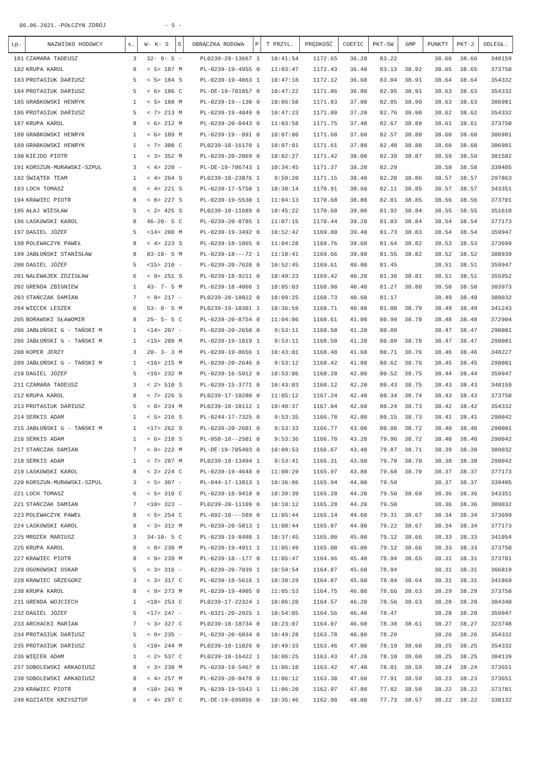06.06.2021.-POŁCZYN ZDRÓJ - 5 -
| Lp. | NAZWISKO HODOWCY | s. | W- K- S | S | OBRĄCZKA RODOWA | P | T PRZYL. | PRĘDKOŚĆ | COEFIC | PKT-SW | GMP | PUNKTY | PKT-2 | ODLEGŁ. |
| --- | --- | --- | --- | --- | --- | --- | --- | --- | --- | --- | --- | --- | --- | --- |
| 181 | CZAMARA TADEUSZ | 3 | 32- 9- 5 | - | PL0239-20-13667 | 1 | 10:41:54 | 1172.65 | 36.20 | 83.22 | | 38.66 | 38.66 | 348159 |
| 182 | KRUPA KAROL | 8 | < 5> 187 | M | PL-0239-19-4955 | 0 | 11:03:47 | 1172.43 | 36.40 | 83.13 | 38.92 | 38.65 | 38.65 | 373750 |
| 183 | PROTASIUK DARIUSZ | 5 | < 5> 184 | S | PL-0239-19-4063 | 1 | 10:47:18 | 1172.12 | 36.60 | 83.04 | 38.91 | 38.64 | 38.64 | 354332 |
| 184 | PROTASIUK DARIUSZ | 5 | < 6> 186 | C | PL-DE-19-701857 | 0 | 10:47:22 | 1171.86 | 36.80 | 82.95 | 38.91 | 38.63 | 38.63 | 354332 |
| 185 | GRABKOWSKI HENRYK | 1 | < 5> 188 | M | PL-0239-19--130 | 0 | 10:06:58 | 1171.83 | 37.00 | 82.85 | 38.90 | 38.63 | 38.63 | 306981 |
| 186 | PROTASIUK DARIUSZ | 5 | < 7> 213 | M | PL-0239-19-4049 | 0 | 10:47:23 | 1171.80 | 37.20 | 82.76 | 38.90 | 38.62 | 38.62 | 354332 |
| 187 | KRUPA KAROL | 8 | < 6> 212 | M | PL-0239-20-8443 | 0 | 11:03:58 | 1171.75 | 37.40 | 82.67 | 38.89 | 38.61 | 38.61 | 373750 |
| 188 | GRABKOWSKI HENRYK | 1 | < 6> 189 | M | PL-0239-19--891 | 0 | 10:07:00 | 1171.68 | 37.60 | 82.57 | 38.88 | 38.60 | 38.60 | 306981 |
| 189 | GRABKOWSKI HENRYK | 1 | < 7> 300 | C | PL0239-18-16170 | 1 | 10:07:01 | 1171.61 | 37.80 | 82.48 | 38.88 | 38.60 | 38.60 | 306981 |
| 190 | KIEJDO PIOTR | 1 | < 3> 352 | M | PL-0239-20-2069 | 0 | 10:02:27 | 1171.42 | 38.00 | 82.39 | 38.87 | 38.59 | 38.59 | 301582 |
| 191 | KORSZUN-MURAWSKI-SZPUL | 3 | < 4> 220 | - | PL-DE-19-706743 | 1 | 10:34:45 | 1171.37 | 38.20 | 82.29 | | 38.58 | 38.58 | 339405 |
| 192 | ŚWIĄTEK TEAM | 1 | < 4> 264 | S | PL0239-18-23876 | 1 | 9:59:20 | 1171.15 | 38.40 | 82.20 | 38.86 | 38.57 | 38.57 | 297863 |
| 193 | LOCH TOMASZ | 6 | < 4> 221 | S | PL-0239-17-5750 | 1 | 10:38:14 | 1170.91 | 38.60 | 82.11 | 38.85 | 38.57 | 38.57 | 343351 |
| 194 | KRAWIEC PIOTR | 8 | < 8> 227 | S | PL-0239-19-5530 | 1 | 11:04:13 | 1170.68 | 38.80 | 82.01 | 38.85 | 38.56 | 38.56 | 373701 |
| 195 | AŁAJ WIESŁAW | 5 | < 2> 425 | S | PL0239-18-11689 | 0 | 10:45:22 | 1170.60 | 39.00 | 81.92 | 38.84 | 38.55 | 38.55 | 351610 |
| 196 | LASKOWSKI KAROL | 8 | 46-20- 5 | C | PL-0239-20-8785 | 1 | 11:07:15 | 1170.44 | 39.20 | 81.83 | 38.84 | 38.54 | 38.54 | 377173 |
| 197 | DAGIEL JÓZEF | 5 | <14> 200 | M | PL-0239-19-3492 | 0 | 10:52:42 | 1169.80 | 39.40 | 81.73 | 38.83 | 38.54 | 38.54 | 359947 |
| 198 | POLEWACZYK PAWEŁ | 8 | < 4> 223 | S | PL-0239-18-1065 | 0 | 11:04:28 | 1169.76 | 39.60 | 81.64 | 38.82 | 38.53 | 38.53 | 373699 |
| 199 | JABŁOŃSKI STANISŁAW | 8 | 83-10- 5 | M | PL-0239-18---72 | 1 | 11:10:41 | 1169.66 | 39.80 | 81.55 | 38.82 | 38.52 | 38.52 | 380939 |
| 200 | DAGIEL JÓZEF | 5 | <15> 210 | - | PL-0239-20-7620 | 0 | 10:52:45 | 1169.61 | 40.00 | 81.45 | | 38.51 | 38.51 | 359947 |
| 201 | NALEWAJEK ZDZISŁAW | 6 | < 9> 251 | S | PL-0239-18-9211 | 0 | 10:49:23 | 1169.42 | 40.20 | 81.36 | 38.81 | 38.51 | 38.51 | 355952 |
| 202 | GRENDA ZBIGNIEW | 1 | 43- 7- 5 | M | PL-0239-18-4066 | 1 | 10:05:03 | 1168.90 | 40.40 | 81.27 | 38.80 | 38.50 | 38.50 | 303973 |
| 203 | STAŃCZAK DAMIAN | 7 | < 8> 217 | - | PL0239-20-18022 | 0 | 10:09:25 | 1168.73 | 40.60 | 81.17 | | 38.49 | 38.49 | 309032 |
| 204 | WIĘCEK LESZEK | 6 | 53- 8- 5 | M | PL0239-19-10301 | 1 | 10:36:59 | 1168.71 | 40.80 | 81.08 | 38.79 | 38.49 | 38.49 | 341243 |
| 205 | BORAWSKI SŁAWOMIR | 8 | 25- 5- 5 | C | PL-0239-20-8754 | 0 | 11:04:06 | 1168.61 | 41.00 | 80.99 | 38.78 | 38.48 | 38.48 | 372904 |
| 206 | JABŁOŃSKI G - TAŃSKI M | 1 | <14> 207 | - | PL-0239-20-2650 | 0 | 9:53:11 | 1168.50 | 41.20 | 80.89 | | 38.47 | 38.47 | 290001 |
| 206 | JABŁOŃSKI G - TAŃSKI M | 1 | <15> 209 | M | PL-0239-19-1819 | 1 | 9:53:11 | 1168.50 | 41.20 | 80.89 | 38.78 | 38.47 | 38.47 | 290001 |
| 208 | KOPER JERZY | 3 | 20- 3- 3 | M | PL-0239-19-8656 | 1 | 10:43:01 | 1168.48 | 41.60 | 80.71 | 38.76 | 38.46 | 38.46 | 348227 |
| 209 | JABŁOŃSKI G - TAŃSKI M | 1 | <16> 215 | M | PL-0239-20-2646 | 0 | 9:53:12 | 1168.42 | 41.80 | 80.62 | 38.76 | 38.45 | 38.45 | 290001 |
| 210 | DAGIEL JÓZEF | 5 | <16> 232 | M | PL-0239-16-5912 | 0 | 10:53:06 | 1168.28 | 42.00 | 80.52 | 38.75 | 38.44 | 38.44 | 359947 |
| 211 | CZAMARA TADEUSZ | 3 | < 2> 510 | S | PL-0239-15-3771 | 0 | 10:43:03 | 1168.12 | 42.20 | 80.43 | 38.75 | 38.43 | 38.43 | 348159 |
| 212 | KRUPA KAROL | 8 | < 7> 226 | S | PL0239-17-10280 | 0 | 11:05:12 | 1167.24 | 42.40 | 80.34 | 38.74 | 38.43 | 38.43 | 373750 |
| 213 | PROTASIUK DARIUSZ | 5 | < 8> 234 | M | PL0239-18-10112 | 1 | 10:48:37 | 1167.04 | 42.60 | 80.24 | 38.73 | 38.42 | 38.42 | 354332 |
| 214 | SERKIS ADAM | 1 | < 5> 216 | S | PL-0244-17-7325 | 0 | 9:53:35 | 1166.78 | 42.80 | 80.15 | 38.73 | 38.41 | 38.41 | 290042 |
| 215 | JABŁOŃSKI G - TAŃSKI M | 1 | <17> 262 | S | PL-0239-20-2601 | 0 | 9:53:33 | 1166.77 | 43.00 | 80.06 | 38.72 | 38.40 | 38.40 | 290001 |
| 216 | SERKIS ADAM | 1 | < 6> 218 | S | PL-058-18--2501 | 0 | 9:53:36 | 1166.70 | 43.20 | 79.96 | 38.72 | 38.40 | 38.40 | 290042 |
| 217 | STAŃCZAK DAMIAN | 7 | < 9> 222 | M | PL-DE-19-705403 | 0 | 10:09:53 | 1166.67 | 43.40 | 79.87 | 38.71 | 38.39 | 38.39 | 309032 |
| 218 | SERKIS ADAM | 1 | < 7> 287 | M | PL0239-18-13494 | 1 | 9:53:41 | 1166.31 | 43.60 | 79.78 | 38.70 | 38.38 | 38.38 | 290042 |
| 219 | LASKOWSKI KAROL | 8 | < 2> 224 | C | PL-0239-19-4648 | 0 | 11:08:29 | 1165.97 | 43.80 | 79.68 | 38.70 | 38.37 | 38.37 | 377173 |
| 220 | KORSZUN-MURAWSKI-SZPUL | 3 | < 5> 307 | - | PL-044-17-13813 | 1 | 10:36:06 | 1165.94 | 44.00 | 79.59 | | 38.37 | 38.37 | 339405 |
| 221 | LOCH TOMASZ | 6 | < 5> 310 | C | PL-0239-18-9418 | 0 | 10:39:39 | 1165.28 | 44.20 | 79.50 | 38.69 | 38.36 | 38.36 | 343351 |
| 221 | STAŃCZAK DAMIAN | 7 | <10> 323 | - | PL0239-20-11109 | 0 | 10:10:12 | 1165.28 | 44.20 | 79.50 | | 38.36 | 38.36 | 309032 |
| 223 | POLEWACZYK PAWEŁ | 8 | < 5> 254 | C | PL-092-18---589 | 0 | 11:05:44 | 1165.14 | 44.60 | 79.31 | 38.67 | 38.34 | 38.34 | 373699 |
| 224 | LASKOWSKI KAROL | 8 | < 3> 312 | M | PL-0239-20-5813 | 1 | 11:08:44 | 1165.07 | 44.80 | 79.22 | 38.67 | 38.34 | 38.34 | 377173 |
| 225 | MROZEK MARIUSZ | 3 | 34-10- 5 | C | PL-0239-19-8480 | 1 | 10:37:45 | 1165.00 | 45.00 | 79.12 | 38.66 | 38.33 | 38.33 | 341054 |
| 225 | KRUPA KAROL | 8 | < 8> 230 | M | PL-0239-19-4911 | 1 | 11:05:49 | 1165.00 | 45.00 | 79.12 | 38.66 | 38.33 | 38.33 | 373750 |
| 227 | KRAWIEC PIOTR | 8 | < 9> 239 | M | PL-0239-18--177 | 0 | 11:05:47 | 1164.96 | 45.40 | 78.94 | 38.65 | 38.31 | 38.31 | 373701 |
| 228 | OGONOWSKI OSKAR | 5 | < 3> 316 | - | PL-0239-20-7039 | 1 | 10:59:54 | 1164.87 | 45.60 | 78.84 | | 38.31 | 38.31 | 366819 |
| 228 | KRAWIEC GRZEGORZ | 3 | < 3> 317 | C | PL-0239-18-5616 | 1 | 10:38:29 | 1164.87 | 45.60 | 78.84 | 38.64 | 38.31 | 38.31 | 341869 |
| 230 | KRUPA KAROL | 8 | < 9> 273 | M | PL-0239-19-4905 | 0 | 11:05:53 | 1164.75 | 46.00 | 78.66 | 38.63 | 38.29 | 38.29 | 373750 |
| 231 | GRENDA WOJCIECH | 1 | <18> 253 | C | PL0239-17-22324 | 1 | 10:06:20 | 1164.57 | 46.20 | 78.56 | 38.63 | 38.28 | 38.28 | 304340 |
| 232 | DAGIEL JÓZEF | 5 | <17> 247 | - | PL-0321-20-2925 | 1 | 10:54:05 | 1164.56 | 46.40 | 78.47 | | 38.28 | 38.28 | 359947 |
| 233 | ARCHACKI MARIAN | 7 | < 3> 327 | C | PL0239-18-18734 | 0 | 10:23:07 | 1164.07 | 46.60 | 78.38 | 38.61 | 38.27 | 38.27 | 323748 |
| 234 | PROTASIUK DARIUSZ | 5 | < 9> 235 | - | PL-0239-20-6034 | 0 | 10:49:28 | 1163.78 | 46.80 | 78.29 | | 38.26 | 38.26 | 354332 |
| 235 | PROTASIUK DARIUSZ | 5 | <10> 244 | M | PL0239-18-11026 | 0 | 10:49:33 | 1163.46 | 47.00 | 78.19 | 38.60 | 38.25 | 38.25 | 354332 |
| 236 | WIĘCEK ADAM | 1 | < 2> 537 | C | PL0239-18-16422 | 1 | 10:06:25 | 1163.43 | 47.20 | 78.10 | 38.60 | 38.25 | 38.25 | 304139 |
| 237 | SOBOLEWSKI ARKADIUSZ | 8 | < 3> 238 | M | PL-0239-19-5467 | 0 | 11:06:10 | 1163.42 | 47.40 | 78.01 | 38.59 | 38.24 | 38.24 | 373651 |
| 238 | SOBOLEWSKI ARKADIUSZ | 8 | < 4> 257 | M | PL-0239-20-8478 | 0 | 11:06:12 | 1163.30 | 47.60 | 77.91 | 38.59 | 38.23 | 38.23 | 373651 |
| 239 | KRAWIEC PIOTR | 8 | <10> 241 | M | PL-0239-19-5543 | 1 | 11:06:20 | 1162.97 | 47.80 | 77.82 | 38.58 | 38.22 | 38.22 | 373701 |
| 240 | KOZIATEK KRZYSZTOF | 6 | < 4> 297 | C | PL-DE-19-695856 | 0 | 10:35:46 | 1162.90 | 48.00 | 77.73 | 38.57 | 38.22 | 38.22 | 338132 |